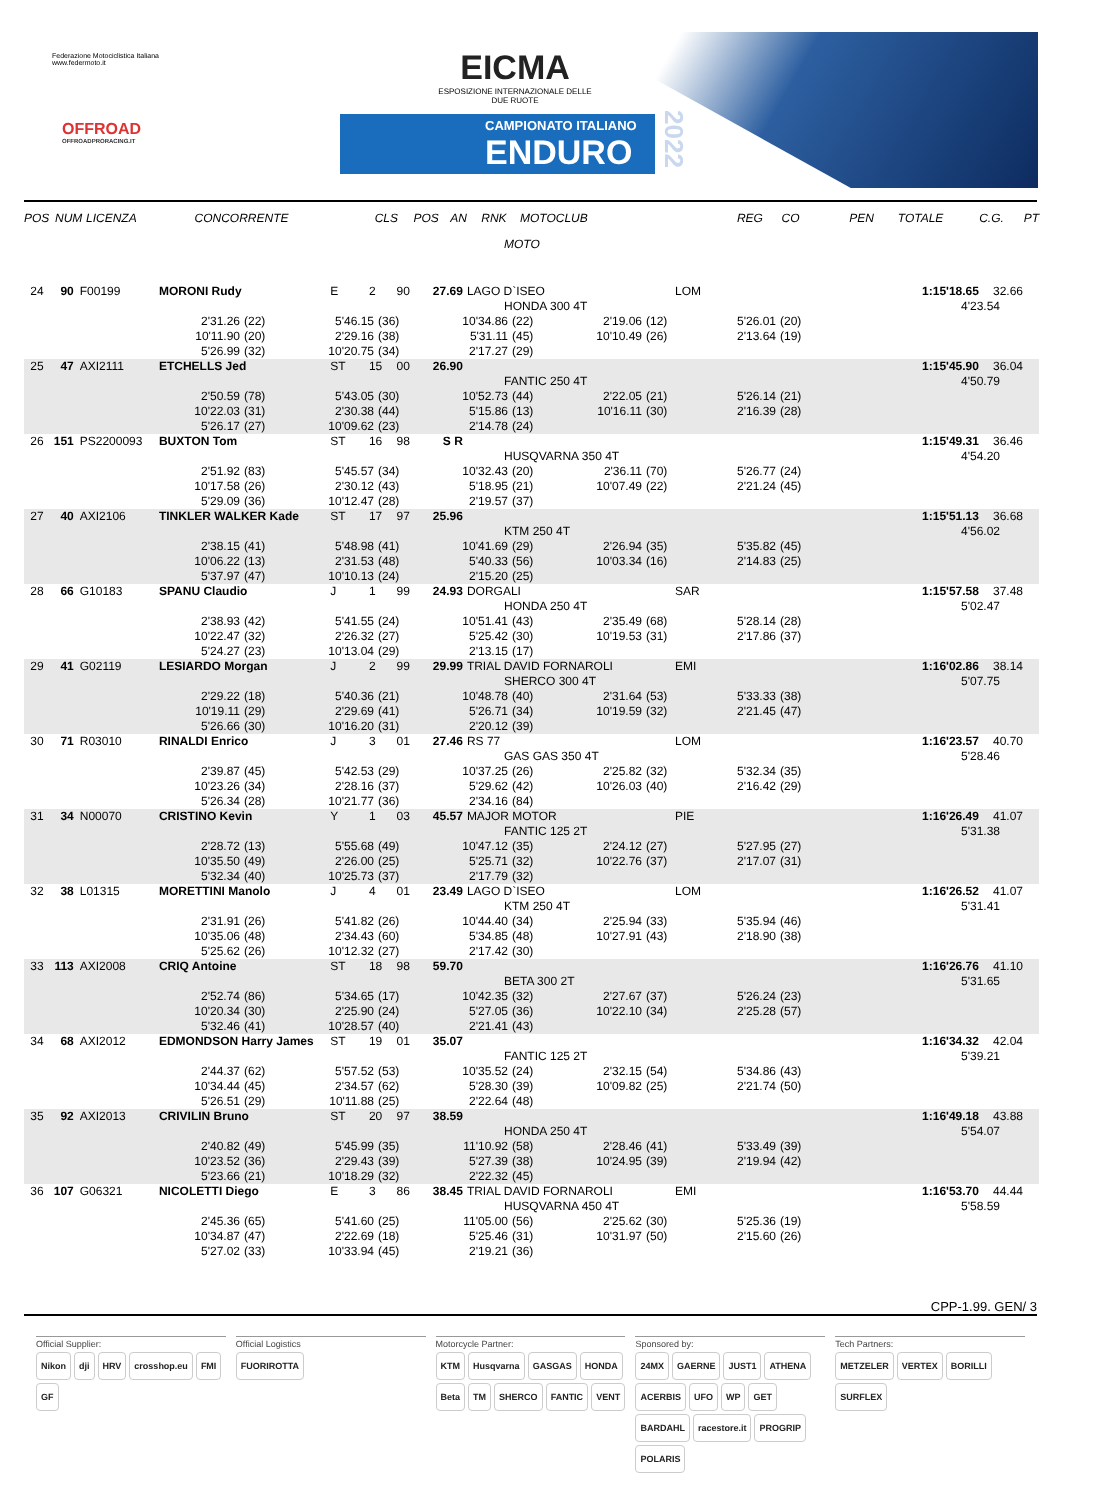Federazione Motociclistica Italiana
www.federmoto.it
OFFROAD
OFFROADPRORACING.IT
EICMA
ESPOSIZIONE INTERNAZIONALE DELLE DUE RUOTE
CAMPIONATO ITALIANO
ENDURO
2022
POS NUM LICENZA CONCORRENTE CLS POS AN RNK MOTOCLUB REG CO PEN TOTALE C.G. PT
MOTO
24 90 F00199 MORONI Rudy E 2 90 27.69 LAGO D`ISEO LOM 1:15'18.65 32.66
HONDA 300 4T 4'23.54
2'31.26 (22) 5'46.15 (36) 10'34.86 (22) 2'19.06 (12) 5'26.01 (20)
10'11.90 (20) 2'29.16 (38) 5'31.11 (45) 10'10.49 (26) 2'13.64 (19)
5'26.99 (32) 10'20.75 (34) 2'17.27 (29)
25 47 AXI2111 ETCHELLS Jed ST 15 00 26.90 1:15'45.90 36.04
FANTIC 250 4T 4'50.79
2'50.59 (78) 5'43.05 (30) 10'52.73 (44) 2'22.05 (21) 5'26.14 (21)
10'22.03 (31) 2'30.38 (44) 5'15.86 (13) 10'16.11 (30) 2'16.39 (28)
5'26.17 (27) 10'09.62 (23) 2'14.78 (24)
26 151 PS2200093 BUXTON Tom ST 16 98 S R 1:15'49.31 36.46
HUSQVARNA 350 4T 4'54.20
2'51.92 (83) 5'45.57 (34) 10'32.43 (20) 2'36.11 (70) 5'26.77 (24)
10'17.58 (26) 2'30.12 (43) 5'18.95 (21) 10'07.49 (22) 2'21.24 (45)
5'29.09 (36) 10'12.47 (28) 2'19.57 (37)
27 40 AXI2106 TINKLER WALKER Kade ST 17 97 25.96 1:15'51.13 36.68
KTM 250 4T 4'56.02
2'38.15 (41) 5'48.98 (41) 10'41.69 (29) 2'26.94 (35) 5'35.82 (45)
10'06.22 (13) 2'31.53 (48) 5'40.33 (56) 10'03.34 (16) 2'14.83 (25)
5'37.97 (47) 10'10.13 (24) 2'15.20 (25)
28 66 G10183 SPANU Claudio J 1 99 24.93 DORGALI SAR 1:15'57.58 37.48
HONDA 250 4T 5'02.47
2'38.93 (42) 5'41.55 (24) 10'51.41 (43) 2'35.49 (68) 5'28.14 (28)
10'22.47 (32) 2'26.32 (27) 5'25.42 (30) 10'19.53 (31) 2'17.86 (37)
5'24.27 (23) 10'13.04 (29) 2'13.15 (17)
29 41 G02119 LESIARDO Morgan J 2 99 29.99 TRIAL DAVID FORNAROLI EMI 1:16'02.86 38.14
SHERCO 300 4T 5'07.75
2'29.22 (18) 5'40.36 (21) 10'48.78 (40) 2'31.64 (53) 5'33.33 (38)
10'19.11 (29) 2'29.69 (41) 5'26.71 (34) 10'19.59 (32) 2'21.45 (47)
5'26.66 (30) 10'16.20 (31) 2'20.12 (39)
30 71 R03010 RINALDI Enrico J 3 01 27.46 RS 77 LOM 1:16'23.57 40.70
GAS GAS 350 4T 5'28.46
2'39.87 (45) 5'42.53 (29) 10'37.25 (26) 2'25.82 (32) 5'32.34 (35)
10'23.26 (34) 2'28.16 (37) 5'29.62 (42) 10'26.03 (40) 2'16.42 (29)
5'26.34 (28) 10'21.77 (36) 2'34.16 (84)
31 34 N00070 CRISTINO Kevin Y 1 03 45.57 MAJOR MOTOR PIE 1:16'26.49 41.07
FANTIC 125 2T 5'31.38
2'28.72 (13) 5'55.68 (49) 10'47.12 (35) 2'24.12 (27) 5'27.95 (27)
10'35.50 (49) 2'26.00 (25) 5'25.71 (32) 10'22.76 (37) 2'17.07 (31)
5'32.34 (40) 10'25.73 (37) 2'17.79 (32)
32 38 L01315 MORETTINI Manolo J 4 01 23.49 LAGO D`ISEO LOM 1:16'26.52 41.07
KTM 250 4T 5'31.41
2'31.91 (26) 5'41.82 (26) 10'44.40 (34) 2'25.94 (33) 5'35.94 (46)
10'35.06 (48) 2'34.43 (60) 5'34.85 (48) 10'27.91 (43) 2'18.90 (38)
5'25.62 (26) 10'12.32 (27) 2'17.42 (30)
33 113 AXI2008 CRIQ Antoine ST 18 98 59.70 1:16'26.76 41.10
BETA 300 2T 5'31.65
2'52.74 (86) 5'34.65 (17) 10'42.35 (32) 2'27.67 (37) 5'26.24 (23)
10'20.34 (30) 2'25.90 (24) 5'27.05 (36) 10'22.10 (34) 2'25.28 (57)
5'32.46 (41) 10'28.57 (40) 2'21.41 (43)
34 68 AXI2012 EDMONDSON Harry James ST 19 01 35.07 1:16'34.32 42.04
FANTIC 125 2T 5'39.21
2'44.37 (62) 5'57.52 (53) 10'35.52 (24) 2'32.15 (54) 5'34.86 (43)
10'34.44 (45) 2'34.57 (62) 5'28.30 (39) 10'09.82 (25) 2'21.74 (50)
5'26.51 (29) 10'11.88 (25) 2'22.64 (48)
35 92 AXI2013 CRIVILIN Bruno ST 20 97 38.59 1:16'49.18 43.88
HONDA 250 4T 5'54.07
2'40.82 (49) 5'45.99 (35) 11'10.92 (58) 2'28.46 (41) 5'33.49 (39)
10'23.52 (36) 2'29.43 (39) 5'27.39 (38) 10'24.95 (39) 2'19.94 (42)
5'23.66 (21) 10'18.29 (32) 2'22.32 (45)
36 107 G06321 NICOLETTI Diego E 3 86 38.45 TRIAL DAVID FORNAROLI EMI 1:16'53.70 44.44
HUSQVARNA 450 4T 5'58.59
2'45.36 (65) 5'41.60 (25) 11'05.00 (56) 2'25.62 (30) 5'25.36 (19)
10'34.87 (47) 2'22.69 (18) 5'25.46 (31) 10'31.97 (50) 2'15.60 (26)
5'27.02 (33) 10'33.94 (45) 2'19.21 (36)
CPP-1.99. GEN/ 3
Official Supplier:
Nikon dji HRV crosshop.eu FMI GF
Official Logistics
FUORIROTTA
Motorcycle Partner:
KTM Husqvarna GASGAS HONDA Beta TM SHERCO FANTIC VENT
Sponsored by:
24MX GAERNE JUST1 ATHENA ACERBIS UFO WP GET BARDAHL racestore.it PROGRIP POLARIS
Tech Partners:
METZELER VERTEX BORILLI SURFLEX